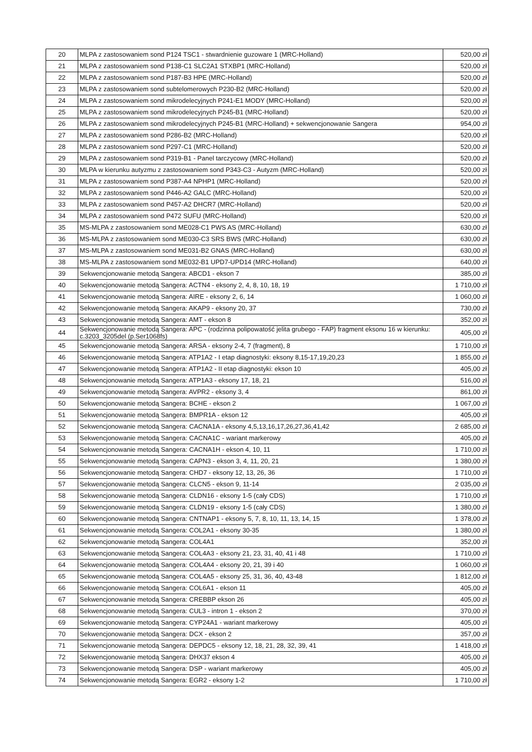| 20 | MLPA z zastosowaniem sond P124 TSC1 - stwardnienie guzoware 1 (MRC-Holland) | 520,00 zł |
| 21 | MLPA z zastosowaniem sond P138-C1 SLC2A1 STXBP1 (MRC-Holland) | 520,00 zł |
| 22 | MLPA z zastosowaniem sond P187-B3 HPE (MRC-Holland) | 520,00 zł |
| 23 | MLPA z zastosowaniem sond subtelomerowych P230-B2 (MRC-Holland) | 520,00 zł |
| 24 | MLPA z zastosowaniem sond mikrodelecyjnych P241-E1 MODY (MRC-Holland) | 520,00 zł |
| 25 | MLPA z zastosowaniem sond mikrodelecyjnych P245-B1 (MRC-Holland) | 520,00 zł |
| 26 | MLPA z zastosowaniem sond mikrodelecyjnych P245-B1 (MRC-Holland) + sekwencjonowanie Sangera | 954,00 zł |
| 27 | MLPA z zastosowaniem sond P286-B2 (MRC-Holland) | 520,00 zł |
| 28 | MLPA z zastosowaniem sond P297-C1 (MRC-Holland) | 520,00 zł |
| 29 | MLPA z zastosowaniem sond P319-B1 - Panel tarczycowy (MRC-Holland) | 520,00 zł |
| 30 | MLPA w kierunku autyzmu z zastosowaniem sond P343-C3 - Autyzm (MRC-Holland) | 520,00 zł |
| 31 | MLPA z zastosowaniem sond P387-A4 NPHP1 (MRC-Holland) | 520,00 zł |
| 32 | MLPA z zastosowaniem sond P446-A2 GALC (MRC-Holland) | 520,00 zł |
| 33 | MLPA z zastosowaniem sond P457-A2 DHCR7 (MRC-Holland) | 520,00 zł |
| 34 | MLPA z zastosowaniem sond P472 SUFU (MRC-Holland) | 520,00 zł |
| 35 | MS-MLPA z zastosowaniem sond ME028-C1 PWS AS (MRC-Holland) | 630,00 zł |
| 36 | MS-MLPA z zastosowaniem sond ME030-C3 SRS BWS (MRC-Holland) | 630,00 zł |
| 37 | MS-MLPA z zastosowaniem sond ME031-B2 GNAS (MRC-Holland) | 630,00 zł |
| 38 | MS-MLPA z zastosowaniem sond ME032-B1 UPD7-UPD14 (MRC-Holland) | 640,00 zł |
| 39 | Sekwencjonowanie metodą Sangera: ABCD1 - ekson 7 | 385,00 zł |
| 40 | Sekwencjonowanie metodą Sangera: ACTN4 - eksony 2, 4, 8, 10, 18, 19 | 1 710,00 zł |
| 41 | Sekwencjonowanie metodą Sangera: AIRE - eksony 2, 6, 14 | 1 060,00 zł |
| 42 | Sekwencjonowanie metodą Sangera: AKAP9 - eksony 20, 37 | 730,00 zł |
| 43 | Sekwencjonowanie metodą Sangera: AMT - ekson 8 | 352,00 zł |
| 44 | Sekwencjonowanie metodą Sangera: APC - (rodzinna polipowatość jelita grubego - FAP) fragment eksonu 16 w kierunku: c.3203_3205del (p.Ser1068fs) | 405,00 zł |
| 45 | Sekwencjonowanie metodą Sangera: ARSA - eksony 2-4, 7 (fragment), 8 | 1 710,00 zł |
| 46 | Sekwencjonowanie metodą Sangera: ATP1A2 - I etap diagnostyki: eksony 8,15-17,19,20,23 | 1 855,00 zł |
| 47 | Sekwencjonowanie metodą Sangera: ATP1A2 - II etap diagnostyki: ekson 10 | 405,00 zł |
| 48 | Sekwencjonowanie metodą Sangera: ATP1A3 - eksony 17, 18, 21 | 516,00 zł |
| 49 | Sekwencjonowanie metodą Sangera: AVPR2 - eksony 3, 4 | 861,00 zł |
| 50 | Sekwencjonowanie metodą Sangera: BCHE - ekson 2 | 1 067,00 zł |
| 51 | Sekwencjonowanie metodą Sangera: BMPR1A - ekson 12 | 405,00 zł |
| 52 | Sekwencjonowanie metodą Sangera: CACNA1A - eksony 4,5,13,16,17,26,27,36,41,42 | 2 685,00 zł |
| 53 | Sekwencjonowanie metodą Sangera: CACNA1C - wariant markerowy | 405,00 zł |
| 54 | Sekwencjonowanie metodą Sangera: CACNA1H - ekson 4, 10, 11 | 1 710,00 zł |
| 55 | Sekwencjonowanie metodą Sangera: CAPN3 - ekson 3, 4, 11, 20, 21 | 1 380,00 zł |
| 56 | Sekwencjonowanie metodą Sangera: CHD7 - eksony 12, 13, 26, 36 | 1 710,00 zł |
| 57 | Sekwencjonowanie metodą Sangera: CLCN5 - ekson 9, 11-14 | 2 035,00 zł |
| 58 | Sekwencjonowanie metodą Sangera: CLDN16 - eksony 1-5 (cały CDS) | 1 710,00 zł |
| 59 | Sekwencjonowanie metodą Sangera: CLDN19 - eksony 1-5 (cały CDS) | 1 380,00 zł |
| 60 | Sekwencjonowanie metodą Sangera: CNTNAP1 - eksony 5, 7, 8, 10, 11, 13, 14, 15 | 1 378,00 zł |
| 61 | Sekwencjonowanie metodą Sangera: COL2A1 - eksony 30-35 | 1 380,00 zł |
| 62 | Sekwencjonowanie metodą Sangera: COL4A1 | 352,00 zł |
| 63 | Sekwencjonowanie metodą Sangera: COL4A3 - eksony 21, 23, 31, 40, 41 i 48 | 1 710,00 zł |
| 64 | Sekwencjonowanie metodą Sangera: COL4A4 - eksony 20, 21, 39 i 40 | 1 060,00 zł |
| 65 | Sekwencjonowanie metodą Sangera: COL4A5 - eksony 25, 31, 36, 40, 43-48 | 1 812,00 zł |
| 66 | Sekwencjonowanie metodą Sangera: COL6A1 - ekson 11 | 405,00 zł |
| 67 | Sekwencjonowanie metodą Sangera: CREBBP ekson 26 | 405,00 zł |
| 68 | Sekwencjonowanie metodą Sangera: CUL3 - intron 1 - ekson 2 | 370,00 zł |
| 69 | Sekwencjonowanie metodą Sangera: CYP24A1 - wariant markerowy | 405,00 zł |
| 70 | Sekwencjonowanie metodą Sangera: DCX - ekson 2 | 357,00 zł |
| 71 | Sekwencjonowanie metodą Sangera: DEPDC5 - eksony 12, 18, 21, 28, 32, 39, 41 | 1 418,00 zł |
| 72 | Sekwencjonowanie metodą Sangera: DHX37 ekson 4 | 405,00 zł |
| 73 | Sekwencjonowanie metodą Sangera: DSP - wariant markerowy | 405,00 zł |
| 74 | Sekwencjonowanie metodą Sangera: EGR2 - eksony 1-2 | 1 710,00 zł |